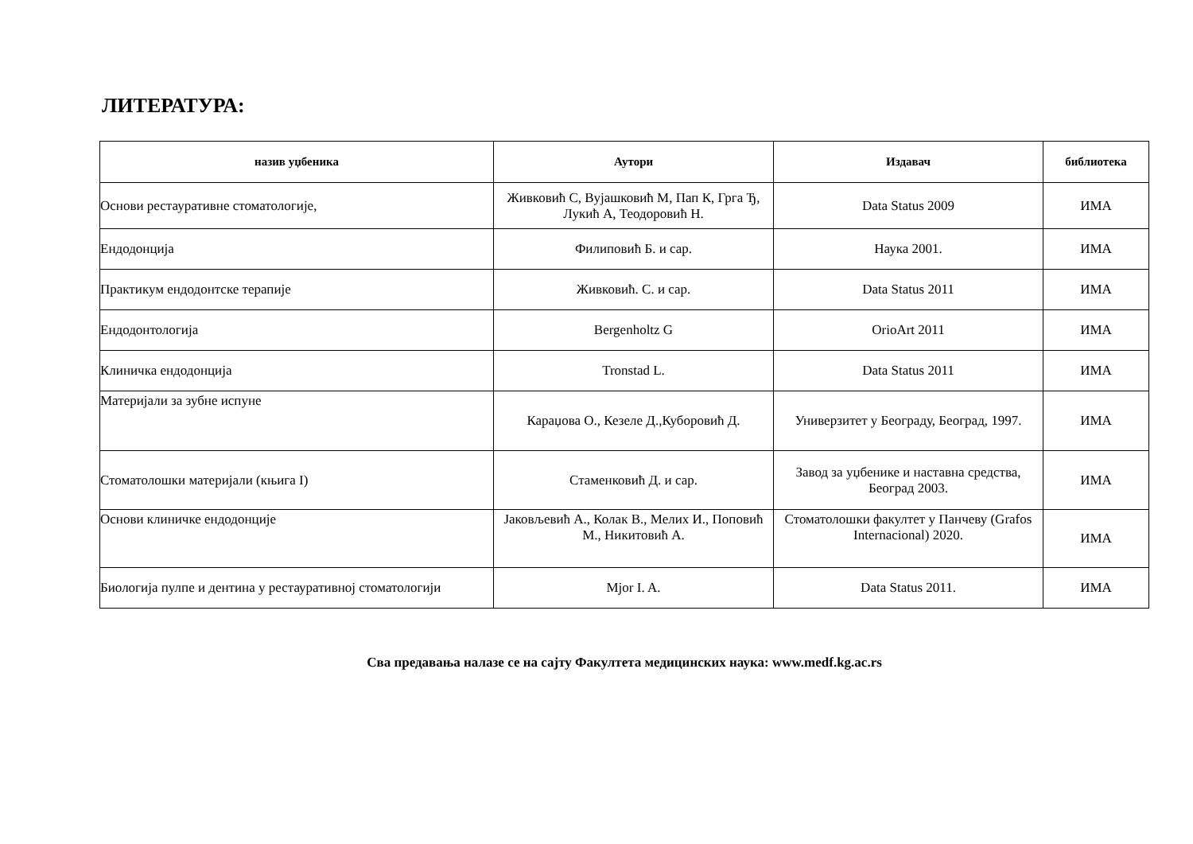ЛИТЕРАТУРА:
| назив уџбеника | Аутори | Издавач | библиотека |
| --- | --- | --- | --- |
| Основи рестауративне стоматологије, | Живковић С, Вујашковић М, Пап К, Грга Ђ, Лукић А, Теодоровић Н. | Data Status 2009 | ИМА |
| Ендодонција | Филиповић Б. и сар. | Наука 2001. | ИМА |
| Практикум ендодонтске терапије | Живковић. С. и сар. | Data Status 2011 | ИМА |
| Ендодонтологија | Bergenholtz G | OrioArt 2011 | ИМА |
| Клиничка ендодонција | Tronstad L. | Data Status 2011 | ИМА |
| Материјали за зубне испуне | Караџова О., Кезеле Д.,Куборовић Д. | Универзитет у Београду, Београд, 1997. | ИМА |
| Стоматолошки материјали (књига I) | Стаменковић Д. и сар. | Завод за уџбенике и наставна средства, Београд 2003. | ИМА |
| Основи клиничке ендодонције | Јаковљевић А., Колак В., Мелих И., Поповић М., Никитовић А. | Стоматолошки факултет у Панчеву (Grafos Internacional) 2020. | ИМА |
| Биологија пулпе и дентина у рестауративној стоматологији | Mjor I. A. | Data Status 2011. | ИМА |
Сва предавања налазе се на сајту Факултета медицинских наука: www.medf.kg.ac.rs